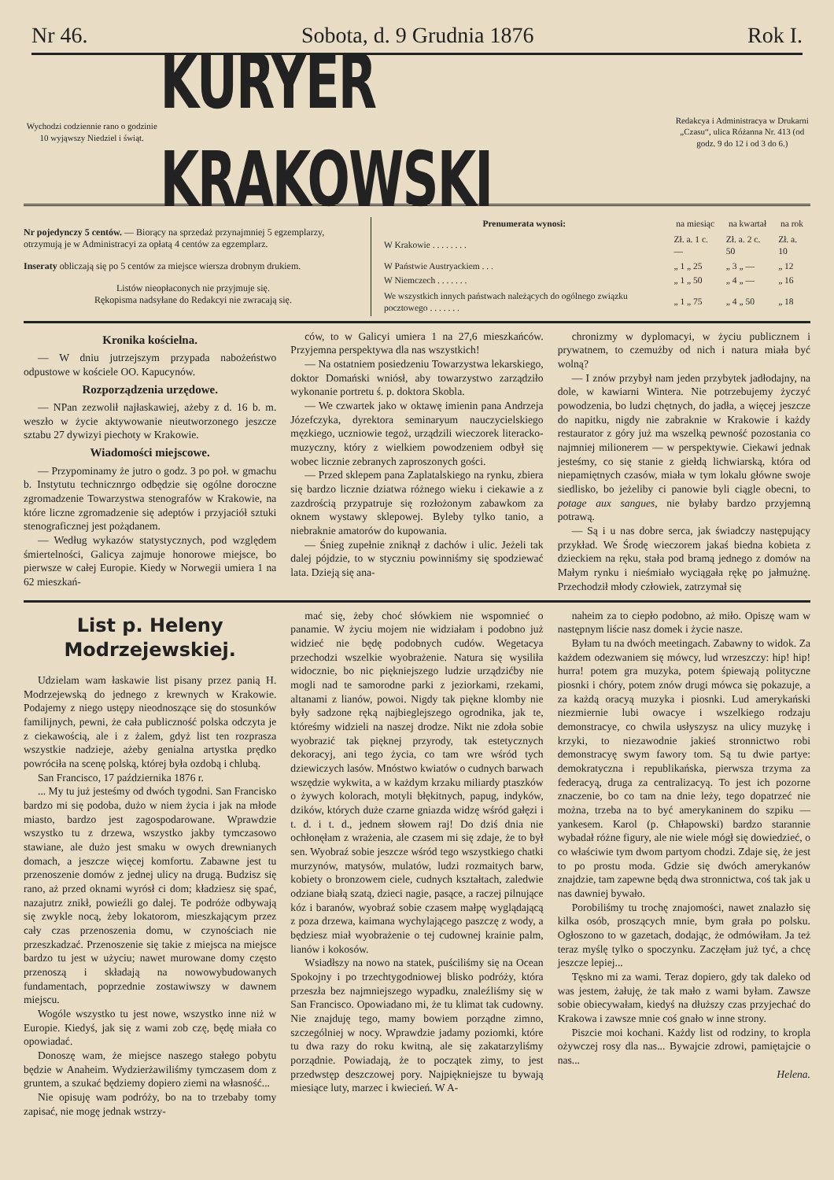Nr 46. Sobota, d. 9 Grudnia 1876 Rok I.
Wychodzi codziennie rano o godzinie 10 wyjąwszy Niedziel i świąt.
KURYER KRAKOWSKI
Redakcya i Administracya w Drukarni „Czasu“, ulica Różanna Nr. 413 (od godz. 9 do 12 i od 3 do 6.)
Nr pojedynczy 5 centów. — Biorący na sprzedaż przynajmniej 5 egzemplarzy, otrzymują je w Administracyi za opłatą 4 centów za egzemplarz.
Inseraty obliczają się po 5 centów za miejsce wiersza drobnym drukiem.
Listów nieopłaconych nie przyjmuje się.
Rękopisma nadsyłane do Redakcyi nie zwracają się.
| Prenumerata wynosi: | na miesiąc | na kwartał | na rok |
| --- | --- | --- | --- |
| W Krakowie . . . . . . . . | Zł. a. 1 c. — | Zł. a. 2 c. 50 | Zł. a. 10 |
| W Państwie Austryackiem . . . | „ 1 „ 25 | „ 3 „ — | „ 12 |
| W Niemczech . . . . . . . | „ 1 „ 50 | „ 4 „ — | „ 16 |
| We wszystkich innych państwach należących do ogólnego związku pocztowego . . . . . . . | „ 1 „ 75 | „ 4 „ 50 | „ 18 |
Kronika kościelna.
— W dniu jutrzejszym przypada nabożeństwo odpustowe w kościele OO. Kapucynów.
Rozporządzenia urzędowe.
— NPan zezwolił najłaskawiej, ażeby z d. 16 b. m. weszło w życie aktywowanie nieutworzonego jeszcze sztabu 27 dywizyi piechoty w Krakowie.
Wiadomości miejscowe.
— Przypominamy że jutro o godz. 3 po poł. w gmachu b. Instytutu technicznrgo odbędzie się ogólne doroczne zgromadzenie Towarzystwa stenografów w Krakowie, na które liczne zgromadzenie się adeptów i przyjaciół sztuki stenograficznej jest pożądanem.
— Według wykazów statystycznych, pod względem śmiertelności, Galicya zajmuje honorowe miejsce, bo pierwsze w całej Europie. Kiedy w Norwegii umiera 1 na 62 mieszkań-
ców, to w Galicyi umiera 1 na 27,6 mieszkańców. Przyjemna perspektywa dla nas wszystkich!
— Na ostatniem posiedzeniu Towarzystwa lekarskiego, doktor Domański wniósł, aby towarzystwo zarządziło wykonanie portretu ś. p. doktora Skobla.
— We czwartek jako w oktawę imienin pana Andrzeja Józefczyka, dyrektora seminaryum nauczycielskiego męzkiego, uczniowie tegoż, urządzili wieczorek literacko-muzyczny, który z wielkiem powodzeniem odbył się wobec licznie zebranych zaproszonych gości.
— Przed sklepem pana Zaplatalskiego na rynku, zbiera się bardzo licznie dziatwa różnego wieku i ciekawie a z zazdrością przypatruje się rozłożonym zabawkom za oknem wystawy sklepowej. Byleby tylko tanio, a niebraknie amatorów do kupowania.
— Śnieg zupełnie zniknął z dachów i ulic. Jeżeli tak dalej pójdzie, to w styczniu powinniśmy się spodziewać lata. Dzieją się ana-
chronizmy w dyplomacyi, w życiu publicznem i prywatnem, to czemużby od nich i natura miała być wolną?
— I znów przybył nam jeden przybytek jadłodajny, na dole, w kawiarni Wintera. Nie potrzebujemy życzyć powodzenia, bo ludzi chętnych, do jadła, a więcej jeszcze do napitku, nigdy nie zabraknie w Krakowie i każdy restaurator z góry już ma wszelką pewność pozostania co najmniej milionerem — w perspektywie. Ciekawi jednak jesteśmy, co się stanie z giełdą lichwiarską, która od niepamiętnych czasów, miała w tym lokalu główne swoje siedlisko, bo jeżeliby ci panowie byli ciągle obecni, to potage aux sangues, nie byłaby bardzo przyjemną potrawą.
— Są i u nas dobre serca, jak świadczy następujący przykład. We Środę wieczorem jakaś biedna kobieta z dzieckiem na ręku, stała pod bramą jednego z domów na Małym rynku i nieśmiało wyciągała rękę po jałmużnę. Przechodził młody człowiek, zatrzymał się
List p. Heleny Modrzejewskiej.
Udzielam wam łaskawie list pisany przez panią H. Modrzejewską do jednego z krewnych w Krakowie. Podajemy z niego ustępy nieodnoszące się do stosunków familijnych, pewni, że cała publiczność polska odczyta je z ciekawością, ale i z żalem, gdyż list ten rozprasza wszystkie nadzieje, ażeby genialna artystka prędko powróciła na scenę polską, której była ozdobą i chlubą.
San Francisco, 17 października 1876 r.
... My tu już jesteśmy od dwóch tygodni. San Francisko bardzo mi się podoba, dużo w niem życia i jak na młode miasto, bardzo jest zagospodarowane. Wprawdzie wszystko tu z drzewa, wszystko jakby tymczasowo stawiane, ale dużo jest smaku w owych drewnianych domach, a jeszcze więcej komfortu. Zabawne jest tu przenoszenie domów z jednej ulicy na drugą. Budzisz się rano, aż przed oknami wyrósł ci dom; kładziesz się spać, nazajutrz znikł, powieźli go dalej. Te podróże odbywają się zwykle nocą, żeby lokatorom, mieszkającym przez cały czas przenoszenia domu, w czynościach nie przeszkadzać. Przenoszenie się takie z miejsca na miejsce bardzo tu jest w użyciu; nawet murowane domy często przenoszą i składają na nowowybudowanych fundamentach, poprzednie zostawiwszy w dawnem miejscu.
Wogóle wszystko tu jest nowe, wszystko inne niż w Europie. Kiedyś, jak się z wami zob czę, będę miała co opowiadać.
Donoszę wam, że miejsce naszego stałego pobytu będzie w Anaheim. Wydzierżawiliśmy tymczasem dom z gruntem, a szukać będziemy dopiero ziemi na własność...
Nie opisuję wam podróży, bo na to trzebaby tomy zapisać, nie mogę jednak wstrzy-
mać się, żeby choć słówkiem nie wspomnieć o panamie. W życiu mojem nie widziałam i podobno już widzieć nie będę podobnych cudów. Wegetacya przechodzi wszelkie wyobrażenie. Natura się wysiliła widocznie, bo nic piękniejszego ludzie urządzićby nie mogli nad te samorodne parki z jeziorkami, rzekami, altanami z lianów, powoi. Nigdy tak piękne klomby nie były sadzone ręką najbieglejszego ogrodnika, jak te, któreśmy widzieli na naszej drodze. Nikt nie zdoła sobie wyobrazić tak pięknej przyrody, tak estetycznych dekoracyj, ani tego życia, co tam wre wśród tych dziewiczych lasów. Mnóstwo kwiatów o cudnych barwach wszędzie wykwita, a w każdym krzaku miliardy ptaszków o żywych kolorach, motyli błękitnych, papug, indyków, dzików, których duże czarne gniazda widzę wśród gałęzi i t. d. i t. d., jednem słowem raj! Do dziś dnia nie ochłonęłam z wrażenia, ale czasem mi się zdaje, że to był sen. Wyobraź sobie jeszcze wśród tego wszystkiego chatki murzynów, matysów, mulatów, ludzi rozmaitych barw, kobiety o bronzowem ciele, cudnych kształtach, zaledwie odziane białą szatą, dzieci nagie, pasące, a raczej pilnujące kóz i baranów, wyobraź sobie czasem małpę wyglądającą z poza drzewa, kaimana wychylającego paszczę z wody, a będziesz miał wyobrażenie o tej cudownej krainie palm, lianów i kokosów.
Wsiadłszy na nowo na statek, puściliśmy się na Ocean Spokojny i po trzechtygodniowej blisko podróży, która przeszła bez najmniejszego wypadku, znaleźliśmy się w San Francisco. Opowiadano mi, że tu klimat tak cudowny. Nie znajduję tego, mamy bowiem porządne zimno, szczególniej w nocy. Wprawdzie jadamy poziomki, które tu dwa razy do roku kwitną, ale się zakatarzyliśmy porządnie. Powiadają, że to początek zimy, to jest przedwstęp deszczowej pory. Najpiękniejsze tu bywają miesiące luty, marzec i kwiecień. W A-
naheim za to ciepło podobno, aż miło. Opiszę wam w następnym liście nasz domek i życie nasze.
Byłam tu na dwóch meetingach. Zabawny to widok. Za każdem odezwaniem się mówcy, lud wrzeszczy: hip! hip! hurra! potem gra muzyka, potem śpiewają polityczne piosnki i chóry, potem znów drugi mówca się pokazuje, a za każdą oracyą muzyka i piosnki. Lud amerykański niezmiernie lubi owacye i wszelkiego rodzaju demonstracye, co chwila usłyszysz na ulicy muzykę i krzyki, to niezawodnie jakieś stronnictwo robi demonstracyę swym fawory tom. Są tu dwie partye: demokratyczna i republikańska, pierwsza trzyma za federacyą, druga za centralizacyą. To jest ich pozorne znaczenie, bo co tam na dnie leży, tego dopatrzeć nie można, trzeba na to być amerykaninem do szpiku — yankesem. Karol (p. Chłapowski) bardzo starannie wybadał różne figury, ale nie wiele mógł się dowiedzieć, o co właściwie tym dwom partyom chodzi. Zdaje się, że jest to po prostu moda. Gdzie się dwóch amerykanów znajdzie, tam zapewne będą dwa stronnictwa, coś tak jak u nas dawniej bywało.
Porobiliśmy tu trochę znajomości, nawet znalazło się kilka osób, proszących mnie, bym grała po polsku. Ogłoszono to w gazetach, dodając, że odmówiłam. Ja też teraz myślę tylko o spoczynku. Zaczęłam już tyć, a chcę jeszcze lepiej...
Tęskno mi za wami. Teraz dopiero, gdy tak daleko od was jestem, żałuję, że tak mało z wami byłam. Zawsze sobie obiecywałam, kiedyś na dłuższy czas przyjechać do Krakowa i zawsze mnie coś gnało w inne strony.
Piszcie moi kochani. Każdy list od rodziny, to kropla ożywczej rosy dla nas... Bywajcie zdrowi, pamiętajcie o nas...
Helena.